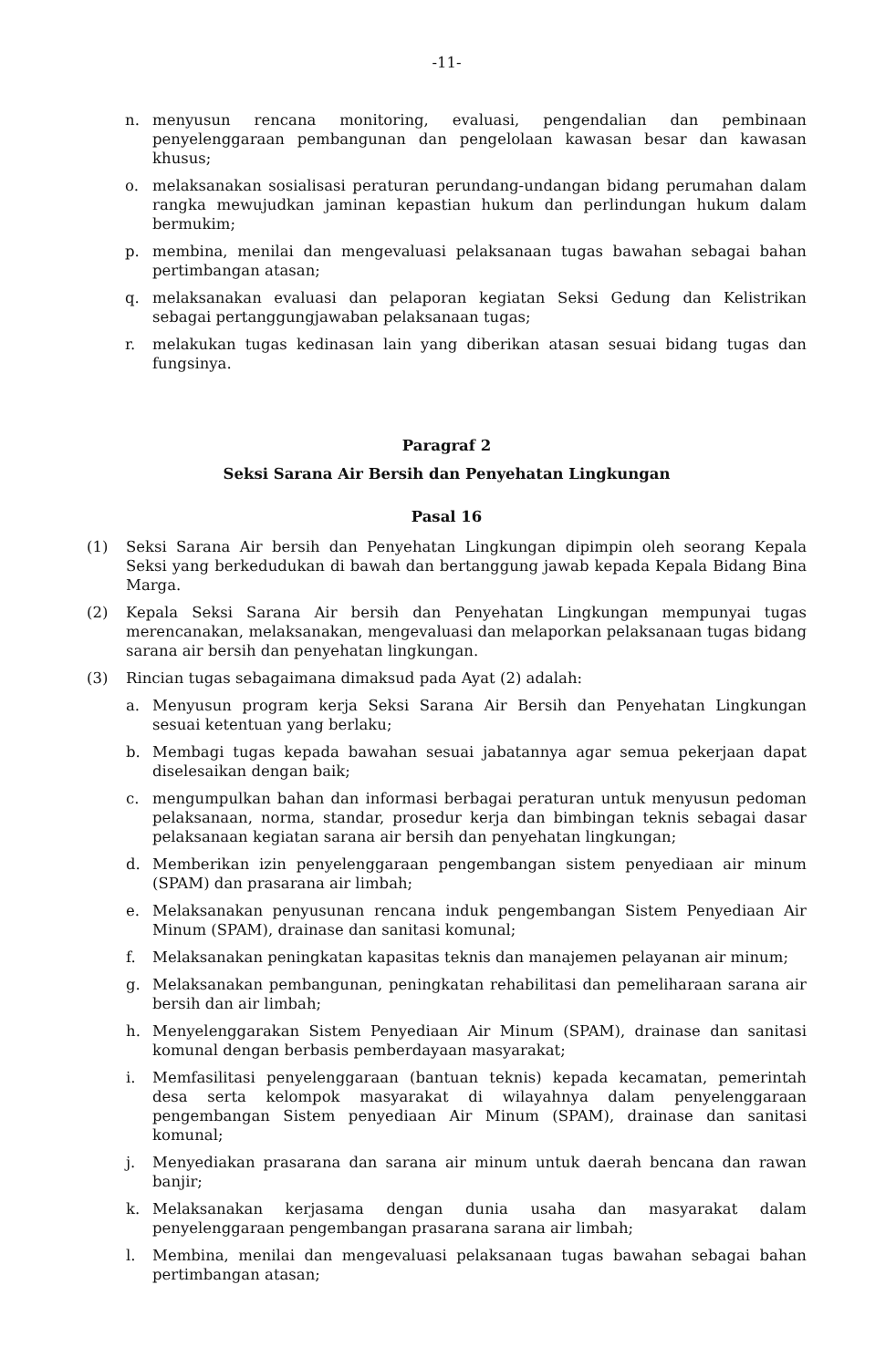-11-
n. menyusun rencana monitoring, evaluasi, pengendalian dan pembinaan penyelenggaraan pembangunan dan pengelolaan kawasan besar dan kawasan khusus;
o. melaksanakan sosialisasi peraturan perundang-undangan bidang perumahan dalam rangka mewujudkan jaminan kepastian hukum dan perlindungan hukum dalam bermukim;
p. membina, menilai dan mengevaluasi pelaksanaan tugas bawahan sebagai bahan pertimbangan atasan;
q. melaksanakan evaluasi dan pelaporan kegiatan Seksi Gedung dan Kelistrikan sebagai pertanggungjawaban pelaksanaan tugas;
r. melakukan tugas kedinasan lain yang diberikan atasan sesuai bidang tugas dan fungsinya.
Paragraf 2
Seksi Sarana Air Bersih dan Penyehatan Lingkungan
Pasal 16
(1) Seksi Sarana Air bersih dan Penyehatan Lingkungan dipimpin oleh seorang Kepala Seksi yang berkedudukan di bawah dan bertanggung jawab kepada Kepala Bidang Bina Marga.
(2) Kepala Seksi Sarana Air bersih dan Penyehatan Lingkungan mempunyai tugas merencanakan, melaksanakan, mengevaluasi dan melaporkan pelaksanaan tugas bidang sarana air bersih dan penyehatan lingkungan.
(3) Rincian tugas sebagaimana dimaksud pada Ayat (2) adalah:
a. Menyusun program kerja Seksi Sarana Air Bersih dan Penyehatan Lingkungan sesuai ketentuan yang berlaku;
b. Membagi tugas kepada bawahan sesuai jabatannya agar semua pekerjaan dapat diselesaikan dengan baik;
c. mengumpulkan bahan dan informasi berbagai peraturan untuk menyusun pedoman pelaksanaan, norma, standar, prosedur kerja dan bimbingan teknis sebagai dasar pelaksanaan kegiatan sarana air bersih dan penyehatan lingkungan;
d. Memberikan izin penyelenggaraan pengembangan sistem penyediaan air minum (SPAM) dan prasarana air limbah;
e. Melaksanakan penyusunan rencana induk pengembangan Sistem Penyediaan Air Minum (SPAM), drainase dan sanitasi komunal;
f. Melaksanakan peningkatan kapasitas teknis dan manajemen pelayanan air minum;
g. Melaksanakan pembangunan, peningkatan rehabilitasi dan pemeliharaan sarana air bersih dan air limbah;
h. Menyelenggarakan Sistem Penyediaan Air Minum (SPAM), drainase dan sanitasi komunal dengan berbasis pemberdayaan masyarakat;
i. Memfasilitasi penyelenggaraan (bantuan teknis) kepada kecamatan, pemerintah desa serta kelompok masyarakat di wilayahnya dalam penyelenggaraan pengembangan Sistem penyediaan Air Minum (SPAM), drainase dan sanitasi komunal;
j. Menyediakan prasarana dan sarana air minum untuk daerah bencana dan rawan banjir;
k. Melaksanakan kerjasama dengan dunia usaha dan masyarakat dalam penyelenggaraan pengembangan prasarana sarana air limbah;
l. Membina, menilai dan mengevaluasi pelaksanaan tugas bawahan sebagai bahan pertimbangan atasan;